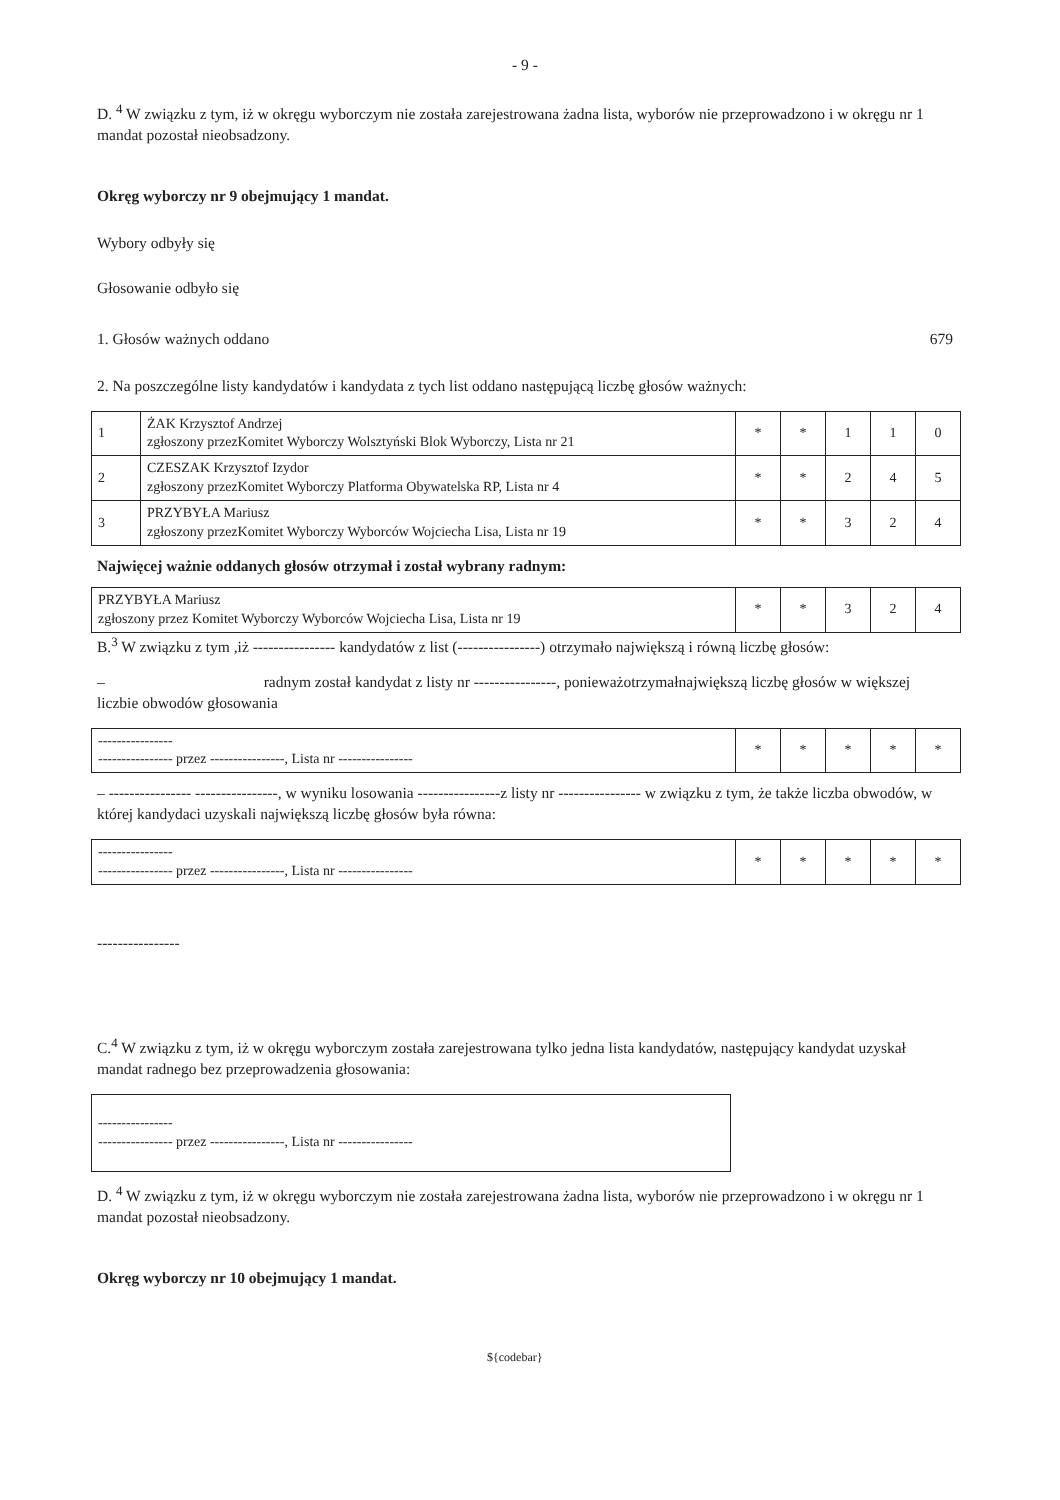- 9 -
D. <sup>4</sup> W związku z tym, iż w okręgu wyborczym nie została zarejestrowana żadna lista, wyborów nie przeprowadzono i w okręgu nr 1 mandat pozostał nieobsadzony.
Okręg wyborczy nr 9 obejmujący 1 mandat.
Wybory odbyły się
Głosowanie odbyło się
1. Głosów ważnych oddano 679
2. Na poszczególne listy kandydatów i kandydata z tych list oddano następującą liczbę głosów ważnych:
| 1 | ŻAK Krzysztof Andrzej zgłoszony przezKomitet Wyborczy Wolsztyński Blok Wyborczy, Lista nr 21 | * | * | 1 | 1 | 0 |
| 2 | CZESZAK Krzysztof Izydor zgłoszony przezKomitet Wyborczy Platforma Obywatelska RP, Lista nr 4 | * | * | 2 | 4 | 5 |
| 3 | PRZYBYŁA Mariusz zgłoszony przezKomitet Wyborczy Wyborców Wojciecha Lisa, Lista nr 19 | * | * | 3 | 2 | 4 |
Najwięcej ważnie oddanych głosów otrzymał i został wybrany radnym:
| PRZYBYŁA Mariusz zgłoszony przez Komitet Wyborczy Wyborców Wojciecha Lisa, Lista nr 19 | * | * | 3 | 2 | 4 |
B.<sup>3</sup> W związku z tym ,iż ---------------- kandydatów z list (----------------) otrzymało największą i równą liczbę głosów:
– radnym został kandydat z listy nr ----------------, ponieważotrzymałnajwiększą liczbę głosów w większej liczbie obwodów głosowania
| ---------------- ---------------- przez ----------------, Lista nr ---------------- | * | * | * | * | * |
– ---------------- ----------------, w wyniku losowania ----------------z listy nr ---------------- w związku z tym, że także liczba obwodów, w której kandydaci uzyskali największą liczbę głosów była równa:
| ---------------- ---------------- przez ----------------, Lista nr ---------------- | * | * | * | * | * |
----------------
C.<sup>4</sup> W związku z tym, iż w okręgu wyborczym została zarejestrowana tylko jedna lista kandydatów, następujący kandydat uzyskał mandat radnego bez przeprowadzenia głosowania:
| ---------------- ---------------- przez ----------------, Lista nr ---------------- |
D. <sup>4</sup> W związku z tym, iż w okręgu wyborczym nie została zarejestrowana żadna lista, wyborów nie przeprowadzono i w okręgu nr 1 mandat pozostał nieobsadzony.
Okręg wyborczy nr 10 obejmujący 1 mandat.
${codebar}